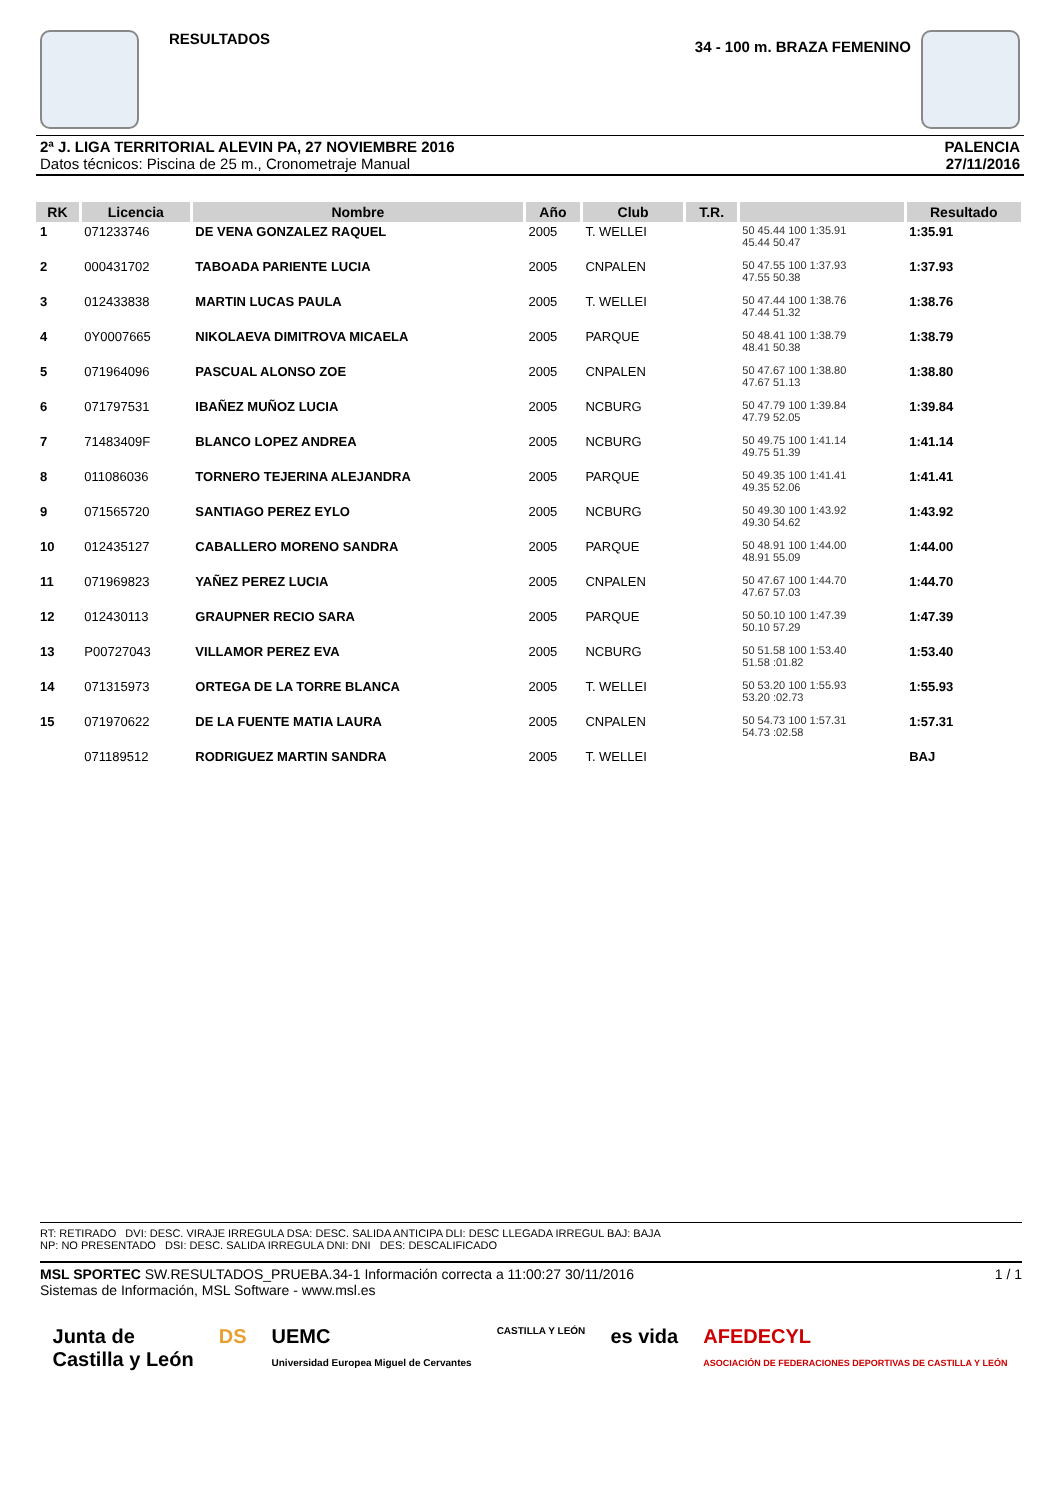RESULTADOS
34 - 100 m. BRAZA FEMENINO
2ª J. LIGA TERRITORIAL ALEVIN PA, 27 NOVIEMBRE 2016
Datos técnicos: Piscina de 25 m., Cronometraje Manual
PALENCIA
27/11/2016
| RK | Licencia | Nombre | Año | Club | T.R. | | Resultado |
| --- | --- | --- | --- | --- | --- | --- | --- |
| 1 | 071233746 | DE VENA GONZALEZ RAQUEL | 2005 | T. WELLEI | | 50 45.44 100 1:35.91 45.44 50.47 | 1:35.91 |
| 2 | 000431702 | TABOADA PARIENTE LUCIA | 2005 | CNPALEN | | 50 47.55 100 1:37.93 47.55 50.38 | 1:37.93 |
| 3 | 012433838 | MARTIN LUCAS PAULA | 2005 | T. WELLEI | | 50 47.44 100 1:38.76 47.44 51.32 | 1:38.76 |
| 4 | 0Y0007665 | NIKOLAEVA DIMITROVA MICAELA | 2005 | PARQUE | | 50 48.41 100 1:38.79 48.41 50.38 | 1:38.79 |
| 5 | 071964096 | PASCUAL ALONSO ZOE | 2005 | CNPALEN | | 50 47.67 100 1:38.80 47.67 51.13 | 1:38.80 |
| 6 | 071797531 | IBAÑEZ MUÑOZ LUCIA | 2005 | NCBURG | | 50 47.79 100 1:39.84 47.79 52.05 | 1:39.84 |
| 7 | 71483409F | BLANCO LOPEZ ANDREA | 2005 | NCBURG | | 50 49.75 100 1:41.14 49.75 51.39 | 1:41.14 |
| 8 | 011086036 | TORNERO TEJERINA ALEJANDRA | 2005 | PARQUE | | 50 49.35 100 1:41.41 49.35 52.06 | 1:41.41 |
| 9 | 071565720 | SANTIAGO PEREZ EYLO | 2005 | NCBURG | | 50 49.30 100 1:43.92 49.30 54.62 | 1:43.92 |
| 10 | 012435127 | CABALLERO MORENO SANDRA | 2005 | PARQUE | | 50 48.91 100 1:44.00 48.91 55.09 | 1:44.00 |
| 11 | 071969823 | YAÑEZ PEREZ LUCIA | 2005 | CNPALEN | | 50 47.67 100 1:44.70 47.67 57.03 | 1:44.70 |
| 12 | 012430113 | GRAUPNER RECIO SARA | 2005 | PARQUE | | 50 50.10 100 1:47.39 50.10 57.29 | 1:47.39 |
| 13 | P00727043 | VILLAMOR PEREZ EVA | 2005 | NCBURG | | 50 51.58 100 1:53.40 51.58 :01.82 | 1:53.40 |
| 14 | 071315973 | ORTEGA DE LA TORRE BLANCA | 2005 | T. WELLEI | | 50 53.20 100 1:55.93 53.20 :02.73 | 1:55.93 |
| 15 | 071970622 | DE LA FUENTE MATIA LAURA | 2005 | CNPALEN | | 50 54.73 100 1:57.31 54.73 :02.58 | 1:57.31 |
| | 071189512 | RODRIGUEZ MARTIN SANDRA | 2005 | T. WELLEI | | | BAJ |
RT: RETIRADO DVI: DESC. VIRAJE IRREGULA DSA: DESC. SALIDA ANTICIPA DLI: DESC LLEGADA IRREGUL BAJ: BAJA
NP: NO PRESENTADO DSI: DESC. SALIDA IRREGULA DNI: DNI DES: DESCALIFICADO
MSL SPORTEC SW.RESULTADOS_PRUEBA.34-1 Información correcta a 11:00:27 30/11/2016
Sistemas de Información, MSL Software - www.msl.es
1 / 1
Junta de
Castilla y León
DS UEMC
Universidad Europea Miguel de Cervantes
CASTILLA Y LEÓN
es vida AFEDECYL
ASOCIACIÓN DE FEDERACIONES DEPORTIVAS DE CASTILLA Y LEÓN